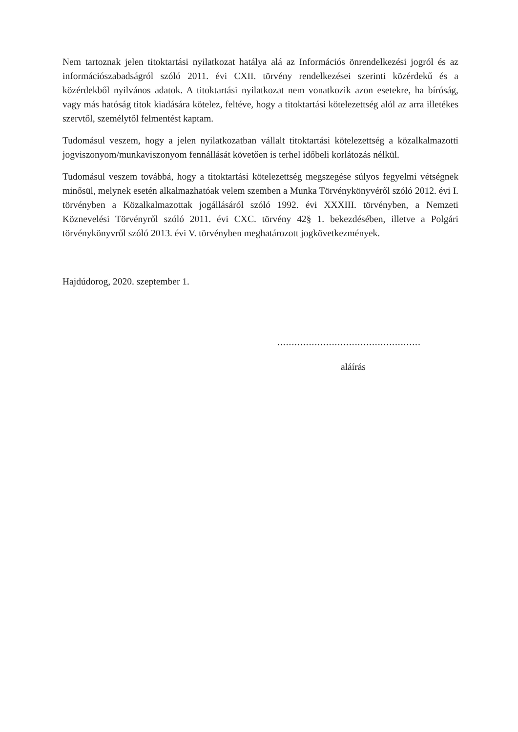Nem tartoznak jelen titoktartási nyilatkozat hatálya alá az Információs önrendelkezési jogról és az információszabadságról szóló 2011. évi CXII. törvény rendelkezései szerinti közérdekű és a közérdekből nyilvános adatok. A titoktartási nyilatkozat nem vonatkozik azon esetekre, ha bíróság, vagy más hatóság titok kiadására kötelez, feltéve, hogy a titoktartási kötelezettség alól az arra illetékes szervtől, személytől felmentést kaptam.
Tudomásul veszem, hogy a jelen nyilatkozatban vállalt titoktartási kötelezettség a közalkalmazotti jogviszonyom/munkaviszonyom fennállását követően is terhel időbeli korlátozás nélkül.
Tudomásul veszem továbbá, hogy a titoktartási kötelezettség megszegése súlyos fegyelmi vétségnek minősül, melynek esetén alkalmazhatóak velem szemben a Munka Törvénykönyvéről szóló 2012. évi I. törvényben a Közalkalmazottak jogállásáról szóló 1992. évi XXXIII. törvényben, a Nemzeti Köznevelési Törvényről szóló 2011. évi CXC. törvény 42§ 1. bekezdésében, illetve a Polgári törvénykönyvről szóló 2013. évi V. törvényben meghatározott jogkövetkezmények.
Hajdúdorog, 2020. szeptember 1.
..................................................
aláírás